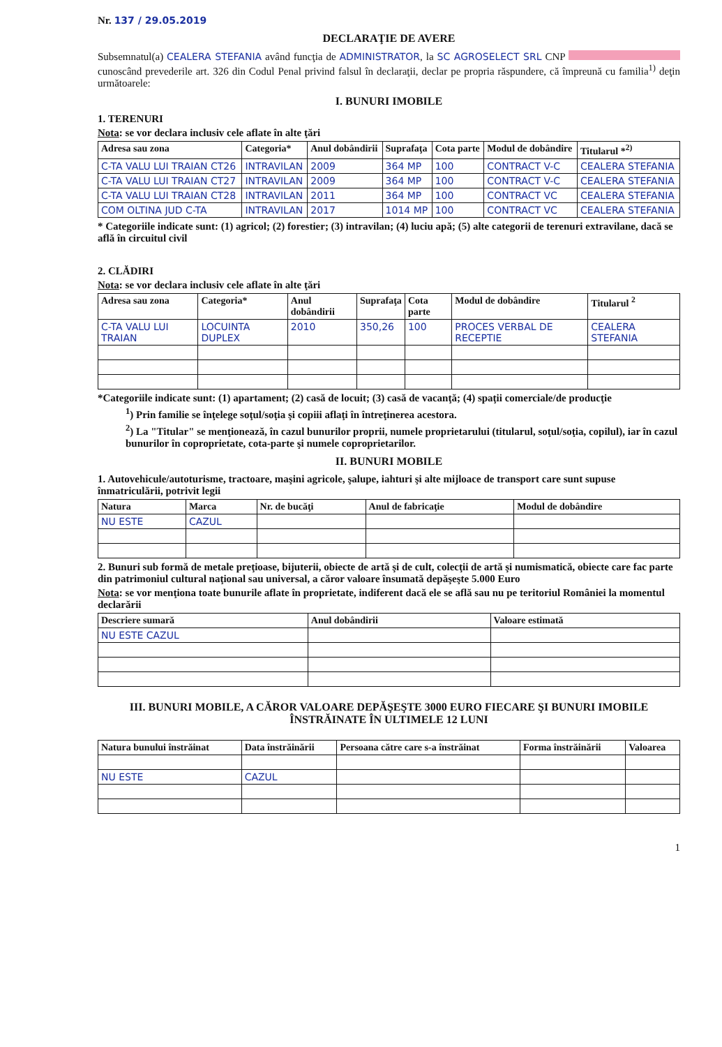Nr. 137 / 29.05.2019
DECLARAŢIE DE AVERE
Subsemnatul(a) CEALERA STEFANIA având funcţia de ADMINISTRATOR, la SC AGROSELECT SRL CNP cunoscând prevederile art. 326 din Codul Penal privind falsul în declaraţii, declar pe propria răspundere, că împreună cu familia<sup>1)</sup> deţin următoarele:
I. BUNURI IMOBILE
1. TERENURI
Nota: se vor declara inclusiv cele aflate în alte ţări
| Adresa sau zona | Categoria* | Anul dobândirii | Suprafaţa | Cota parte | Modul de dobândire | Titularul *<sup>2)</sup> |
| --- | --- | --- | --- | --- | --- | --- |
| C-TA VALU LUI TRAIAN CT26 | INTRAVILAN | 2009 | 364 MP | 100 | CONTRACT V-C | CEALERA STEFANIA |
| C-TA VALU LUI TRAIAN CT27 | INTRAVILAN | 2009 | 364 MP | 100 | CONTRACT V-C | CEALERA STEFANIA |
| C-TA VALU LUI TRAIAN CT28 | INTRAVILAN | 2011 | 364 MP | 100 | CONTRACT VC | CEALERA STEFANIA |
| COM OLTINA JUD C-TA | INTRAVILAN | 2017 | 1014 MP | 100 | CONTRACT VC | CEALERA STEFANIA |
* Categoriile indicate sunt: (1) agricol; (2) forestier; (3) intravilan; (4) luciu apă; (5) alte categorii de terenuri extravilane, dacă se află în circuitul civil
2. CLĂDIRI
Nota: se vor declara inclusiv cele aflate în alte ţări
| Adresa sau zona | Categoria* | Anul dobândirii | Suprafaţa | Cota parte | Modul de dobândire | Titularul <sup>2</sup> |
| --- | --- | --- | --- | --- | --- | --- |
| C-TA VALU LUI TRAIAN | LOCUINTA DUPLEX | 2010 | 350,26 | 100 | PROCES VERBAL DE RECEPTIE | CEALERA STEFANIA |
*Categoriile indicate sunt: (1) apartament; (2) casă de locuit; (3) casă de vacanţă; (4) spaţii comerciale/de producţie
<sup>1</sup>) Prin familie se înţelege soţul/soţia şi copiii aflaţi în întreţinerea acestora.
<sup>2</sup>) La "Titular" se menţionează, în cazul bunurilor proprii, numele proprietarului (titularul, soţul/soţia, copilul), iar în cazul bunurilor în coproprietate, cota-parte şi numele coproprietarilor.
II. BUNURI MOBILE
1. Autovehicule/autoturisme, tractoare, maşini agricole, şalupe, iahturi şi alte mijloace de transport care sunt supuse înmatriculării, potrivit legii
| Natura | Marca | Nr. de bucăţi | Anul de fabricaţie | Modul de dobândire |
| --- | --- | --- | --- | --- |
| NU ESTE | CAZUL | | | |
2. Bunuri sub formă de metale preţioase, bijuterii, obiecte de artă şi de cult, colecţii de artă şi numismatică, obiecte care fac parte din patrimoniul cultural naţional sau universal, a căror valoare însumată depăşeşte 5.000 Euro
Nota: se vor menţiona toate bunurile aflate în proprietate, indiferent dacă ele se află sau nu pe teritoriul României la momentul declarării
| Descriere sumară | Anul dobândirii | Valoare estimată |
| --- | --- | --- |
| NU ESTE CAZUL | | |
III. BUNURI MOBILE, A CĂROR VALOARE DEPĂŞEŞTE 3000 EURO FIECARE ŞI BUNURI IMOBILE ÎNSTRĂINATE ÎN ULTIMELE 12 LUNI
| Natura bunului înstrăinat | Data înstrăinării | Persoana către care s-a înstrăinat | Forma înstrăinării | Valoarea |
| --- | --- | --- | --- | --- |
| NU ESTE | CAZUL | | | |
1